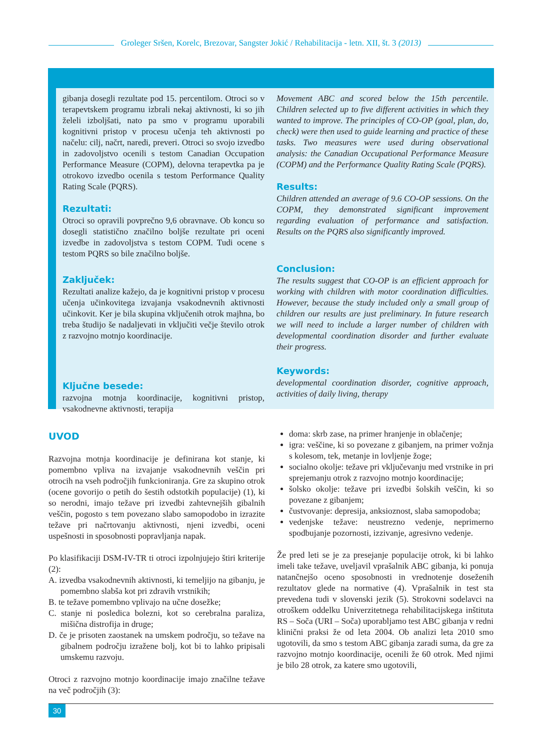Groleger Sršen, Korelc, Brezovar, Sangster Jokić / Rehabilitacija - letn. XII, št. 3 (2013)
gibanja dosegli rezultate pod 15. percentilom. Otroci so v terapevtskem programu izbrali nekaj aktivnosti, ki so jih želeli izboljšati, nato pa smo v programu uporabili kognitivni pristop v procesu učenja teh aktivnosti po načelu: cilj, načrt, naredi, preveri. Otroci so svojo izvedbo in zadovoljstvo ocenili s testom Canadian Occupation Performance Measure (COPM), delovna terapevtka pa je otrokovo izvedbo ocenila s testom Performance Quality Rating Scale (PQRS).
Rezultati:
Otroci so opravili povprečno 9,6 obravnave. Ob koncu so dosegli statistično značilno boljše rezultate pri oceni izvedbe in zadovoljstva s testom COPM. Tudi ocene s testom PQRS so bile značilno boljše.
Zaključek:
Rezultati analize kažejo, da je kognitivni pristop v procesu učenja učinkovitega izvajanja vsakodnevnih aktivnosti učinkovit. Ker je bila skupina vključenih otrok majhna, bo treba študijo še nadaljevati in vključiti večje število otrok z razvojno motnjo koordinacije.
Ključne besede:
razvojna motnja koordinacije, kognitivni pristop, vsakodnevne aktivnosti, terapija
Movement ABC and scored below the 15th percentile. Children selected up to five different activities in which they wanted to improve. The principles of CO-OP (goal, plan, do, check) were then used to guide learning and practice of these tasks. Two measures were used during observational analysis: the Canadian Occupational Performance Measure (COPM) and the Performance Quality Rating Scale (PQRS).
Results:
Children attended an average of 9.6 CO-OP sessions. On the COPM, they demonstrated significant improvement regarding evaluation of performance and satisfaction. Results on the PQRS also significantly improved.
Conclusion:
The results suggest that CO-OP is an efficient approach for working with children with motor coordination difficulties. However, because the study included only a small group of children our results are just preliminary. In future research we will need to include a larger number of children with developmental coordination disorder and further evaluate their progress.
Keywords:
developmental coordination disorder, cognitive approach, activities of daily living, therapy
UVOD
Razvojna motnja koordinacije je definirana kot stanje, ki pomembno vpliva na izvajanje vsakodnevnih veščin pri otrocih na vseh področjih funkcioniranja. Gre za skupino otrok (ocene govorijo o petih do šestih odstotkih populacije) (1), ki so nerodni, imajo težave pri izvedbi zahtevnejših gibalnih veščin, pogosto s tem povezano slabo samopodobo in izrazite težave pri načrtovanju aktivnosti, njeni izvedbi, oceni uspešnosti in sposobnosti popravljanja napak.
Po klasifikaciji DSM-IV-TR ti otroci izpolnjujejo štiri kriterije (2):
A. izvedba vsakodnevnih aktivnosti, ki temeljijo na gibanju, je pomembno slabša kot pri zdravih vrstnikih;
B. te težave pomembno vplivajo na učne dosežke;
C. stanje ni posledica bolezni, kot so cerebralna paraliza, mišična distrofija in druge;
D. če je prisoten zaostanek na umskem področju, so težave na gibalnem področju izražene bolj, kot bi to lahko pripisali umskemu razvoju.
Otroci z razvojno motnjo koordinacije imajo značilne težave na več področjih (3):
doma: skrb zase, na primer hranjenje in oblačenje;
igra: veščine, ki so povezane z gibanjem, na primer vožnja s kolesom, tek, metanje in lovljenje žoge;
socialno okolje: težave pri vključevanju med vrstnike in pri sprejemanju otrok z razvojno motnjo koordinacije;
šolsko okolje: težave pri izvedbi šolskih veščin, ki so povezane z gibanjem;
čustvovanje: depresija, anksioznost, slaba samopodoba;
vedenjske težave: neustrezno vedenje, neprimerno spodbujanje pozornosti, izzivanje, agresivno vedenje.
Že pred leti se je za presejanje populacije otrok, ki bi lahko imeli take težave, uveljavil vprašalnik ABC gibanja, ki ponuja natančnejšo oceno sposobnosti in vrednotenje doseženih rezultatov glede na normative (4). Vprašalnik in test sta prevedena tudi v slovenski jezik (5). Strokovni sodelavci na otroškem oddelku Univerzitetnega rehabilitacijskega inštituta RS – Soča (URI – Soča) uporabljamo test ABC gibanja v redni klinični praksi že od leta 2004. Ob analizi leta 2010 smo ugotovili, da smo s testom ABC gibanja zaradi suma, da gre za razvojno motnjo koordinacije, ocenili že 60 otrok. Med njimi je bilo 28 otrok, za katere smo ugotovili,
30